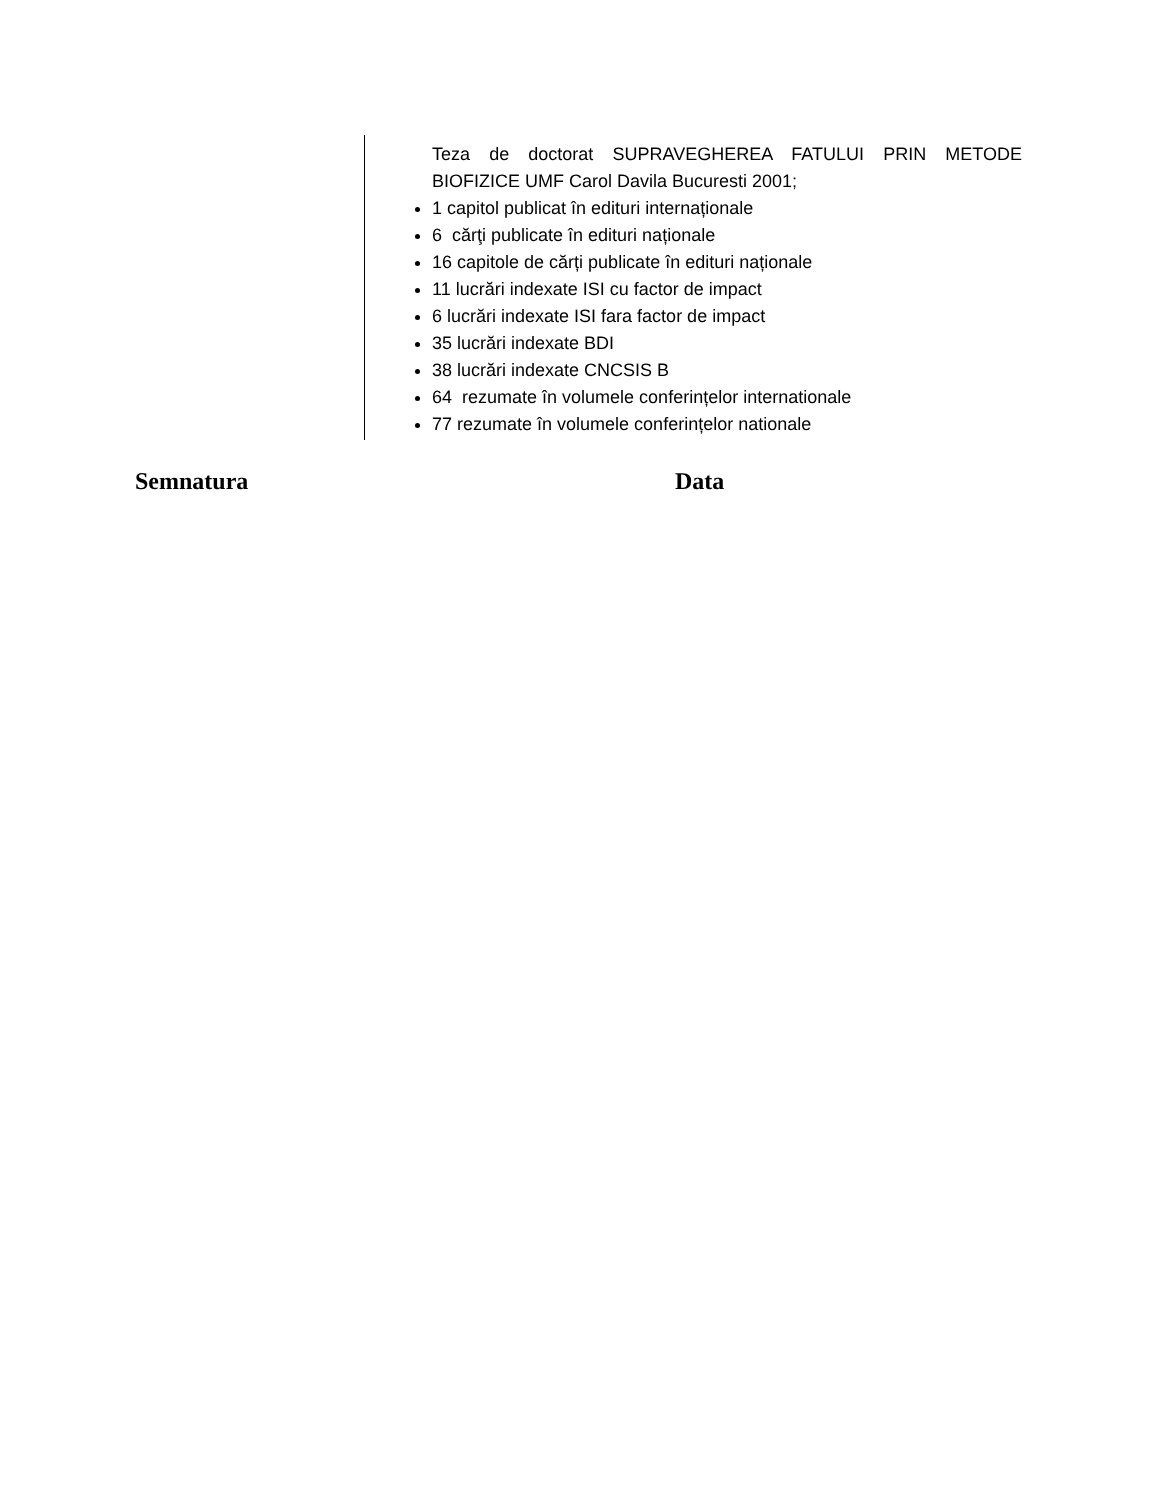Teza de doctorat SUPRAVEGHEREA FATULUI PRIN METODE BIOFIZICE UMF Carol Davila Bucuresti 2001;
1 capitol publicat în edituri internaționale
6 cărţi publicate în edituri naționale
16 capitole de cărți publicate în edituri naționale
11 lucrări indexate ISI cu factor de impact
6 lucrări indexate ISI fara factor de impact
35 lucrări indexate BDI
38 lucrări indexate CNCSIS B
64 rezumate în volumele conferințelor internationale
77 rezumate în volumele conferințelor nationale
Semnatura Data